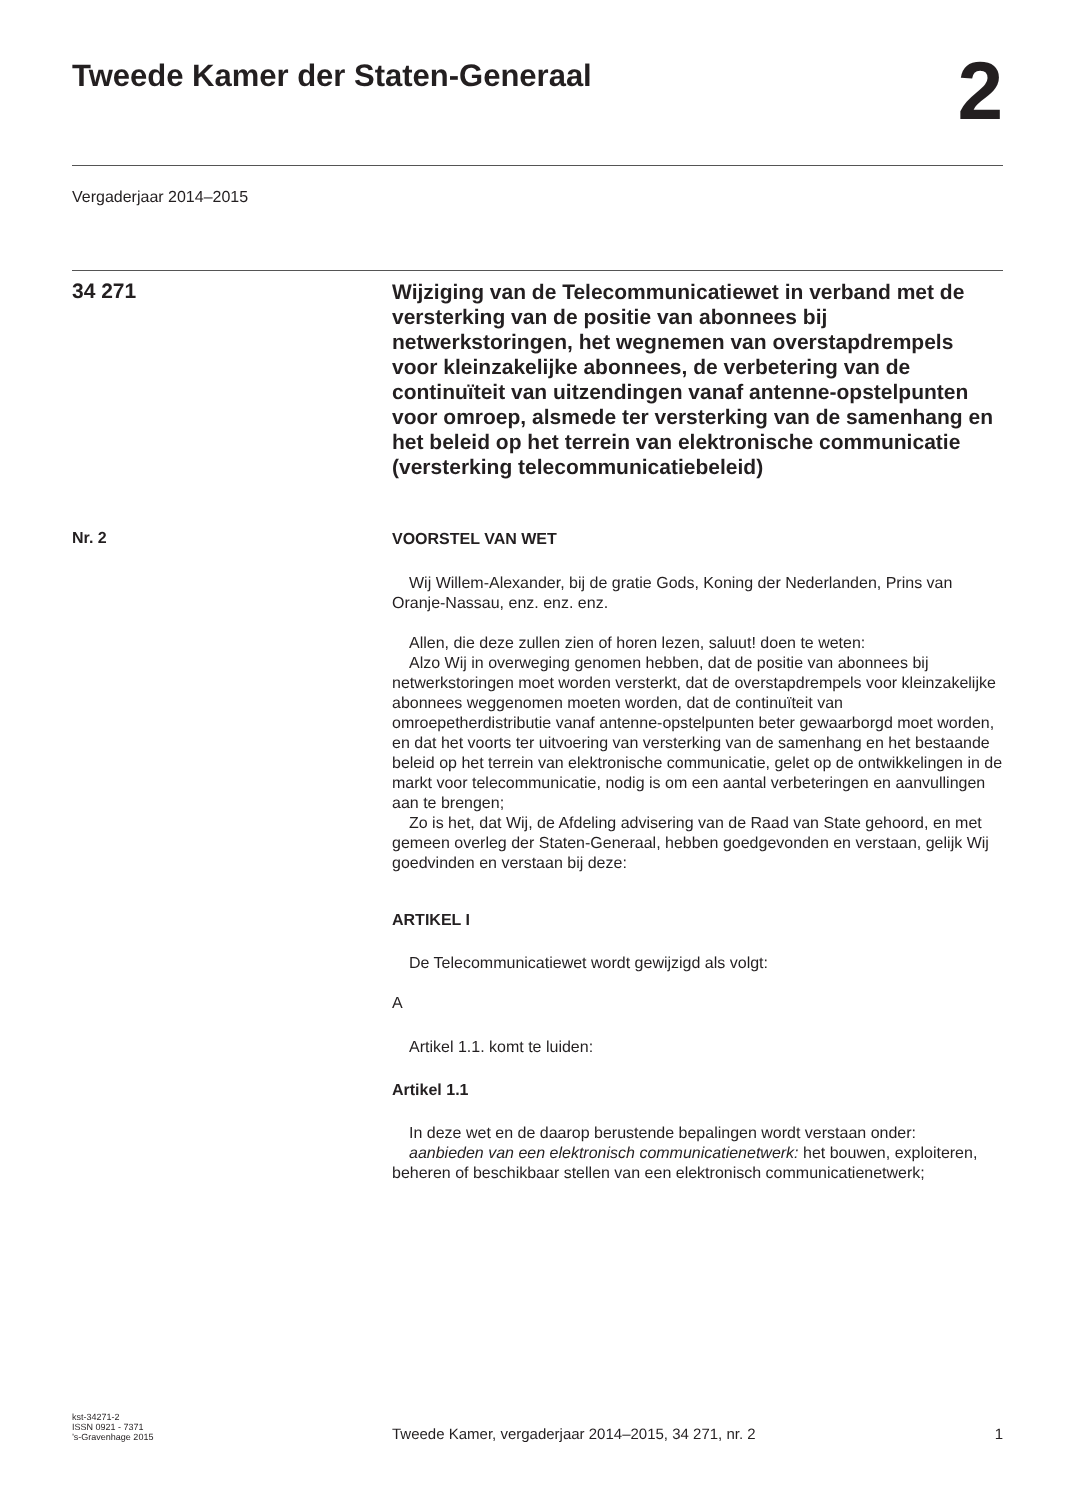Tweede Kamer der Staten-Generaal
2
Vergaderjaar 2014–2015
34 271
Wijziging van de Telecommunicatiewet in verband met de versterking van de positie van abonnees bij netwerkstoringen, het wegnemen van overstapdrempels voor kleinzakelijke abonnees, de verbetering van de continuïteit van uitzendingen vanaf antenne-opstelpunten voor omroep, alsmede ter versterking van de samenhang en het beleid op het terrein van elektronische communicatie (versterking telecommunicatiebeleid)
Nr. 2
VOORSTEL VAN WET
Wij Willem-Alexander, bij de gratie Gods, Koning der Nederlanden, Prins van Oranje-Nassau, enz. enz. enz.
Allen, die deze zullen zien of horen lezen, saluut! doen te weten:
Alzo Wij in overweging genomen hebben, dat de positie van abonnees bij netwerkstoringen moet worden versterkt, dat de overstapdrempels voor kleinzakelijke abonnees weggenomen moeten worden, dat de continuïteit van omroepetherdistributie vanaf antenne-opstelpunten beter gewaarborgd moet worden, en dat het voorts ter uitvoering van versterking van de samenhang en het bestaande beleid op het terrein van elektronische communicatie, gelet op de ontwikkelingen in de markt voor telecommunicatie, nodig is om een aantal verbeteringen en aanvullingen aan te brengen;
Zo is het, dat Wij, de Afdeling advisering van de Raad van State gehoord, en met gemeen overleg der Staten-Generaal, hebben goedgevonden en verstaan, gelijk Wij goedvinden en verstaan bij deze:
ARTIKEL I
De Telecommunicatiewet wordt gewijzigd als volgt:
A
Artikel 1.1. komt te luiden:
Artikel 1.1
In deze wet en de daarop berustende bepalingen wordt verstaan onder:
aanbieden van een elektronisch communicatienetwerk: het bouwen, exploiteren, beheren of beschikbaar stellen van een elektronisch communicatienetwerk;
kst-34271-2
ISSN 0921 - 7371
’s-Gravenhage 2015
Tweede Kamer, vergaderjaar 2014–2015, 34 271, nr. 2
1